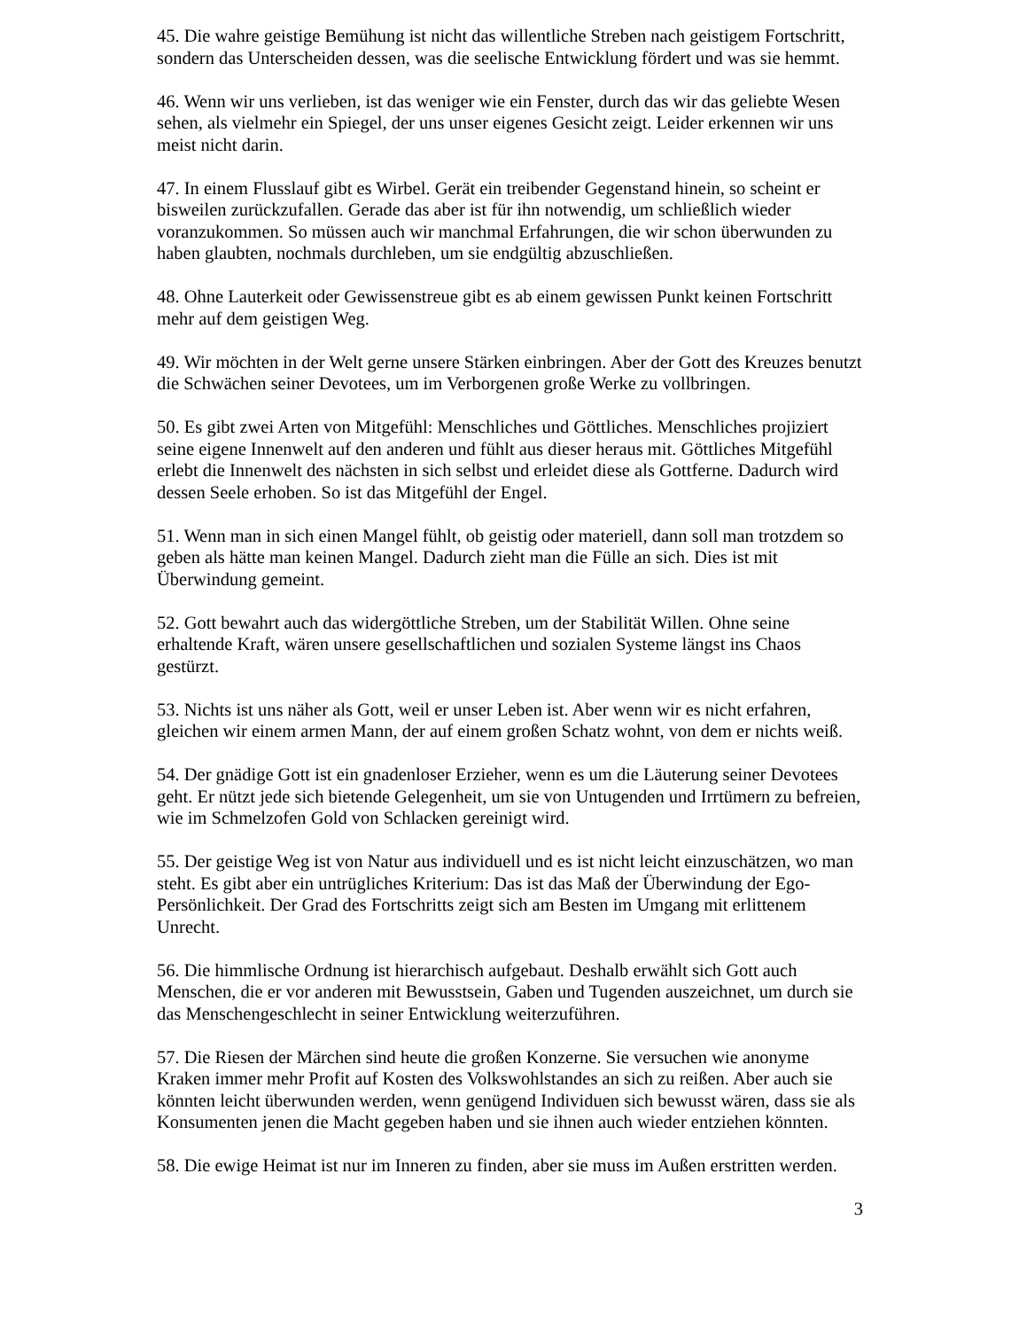45. Die wahre geistige Bemühung ist nicht das willentliche Streben nach geistigem Fortschritt, sondern das Unterscheiden dessen, was die seelische Entwicklung fördert und was sie hemmt.
46. Wenn wir uns verlieben, ist das weniger wie ein Fenster, durch das wir das geliebte Wesen sehen, als vielmehr ein Spiegel, der uns unser eigenes Gesicht zeigt. Leider erkennen wir uns meist nicht darin.
47. In einem Flusslauf gibt es Wirbel. Gerät ein treibender Gegenstand hinein, so scheint er bisweilen zurückzufallen. Gerade das aber ist für ihn notwendig, um schließlich wieder voranzukommen. So müssen auch wir manchmal Erfahrungen, die wir schon überwunden zu haben glaubten, nochmals durchleben, um sie endgültig abzuschließen.
48. Ohne Lauterkeit oder Gewissenstreue gibt es ab einem gewissen Punkt keinen Fortschritt mehr auf dem geistigen Weg.
49. Wir möchten in der Welt gerne unsere Stärken einbringen. Aber der Gott des Kreuzes benutzt die Schwächen seiner Devotees, um im Verborgenen große Werke zu vollbringen.
50. Es gibt zwei Arten von Mitgefühl: Menschliches und Göttliches. Menschliches projiziert seine eigene Innenwelt auf den anderen und fühlt aus dieser heraus mit. Göttliches Mitgefühl erlebt die Innenwelt des nächsten in sich selbst und erleidet diese als Gottferne. Dadurch wird dessen Seele erhoben. So ist das Mitgefühl der Engel.
51. Wenn man in sich einen Mangel fühlt, ob geistig oder materiell, dann soll man trotzdem so geben als hätte man keinen Mangel. Dadurch zieht man die Fülle an sich. Dies ist mit Überwindung gemeint.
52. Gott bewahrt auch das widergöttliche Streben, um der Stabilität Willen. Ohne seine erhaltende Kraft, wären unsere gesellschaftlichen und sozialen Systeme längst ins Chaos gestürzt.
53. Nichts ist uns näher als Gott, weil er unser Leben ist. Aber wenn wir es nicht erfahren, gleichen wir einem armen Mann, der auf einem großen Schatz wohnt, von dem er nichts weiß.
54. Der gnädige Gott ist ein gnadenloser Erzieher, wenn es um die Läuterung seiner Devotees geht. Er nützt jede sich bietende Gelegenheit, um sie von Untugenden und Irrtümern zu befreien, wie im Schmelzofen Gold von Schlacken gereinigt wird.
55. Der geistige Weg ist von Natur aus individuell und es ist nicht leicht einzuschätzen, wo man steht. Es gibt aber ein untrügliches Kriterium: Das ist das Maß der Überwindung der Ego-Persönlichkeit. Der Grad des Fortschritts zeigt sich am Besten im Umgang mit erlittenem Unrecht.
56. Die himmlische Ordnung ist hierarchisch aufgebaut. Deshalb erwählt sich Gott auch Menschen, die er vor anderen mit Bewusstsein, Gaben und Tugenden auszeichnet, um durch sie das Menschengeschlecht in seiner Entwicklung weiterzuführen.
57. Die Riesen der Märchen sind heute die großen Konzerne. Sie versuchen wie anonyme Kraken immer mehr Profit auf Kosten des Volkswohlstandes an sich zu reißen. Aber auch sie könnten leicht überwunden werden, wenn genügend Individuen sich bewusst wären, dass sie als Konsumenten jenen die Macht gegeben haben und sie ihnen auch wieder entziehen könnten.
58. Die ewige Heimat ist nur im Inneren zu finden, aber sie muss im Außen erstritten werden.
3